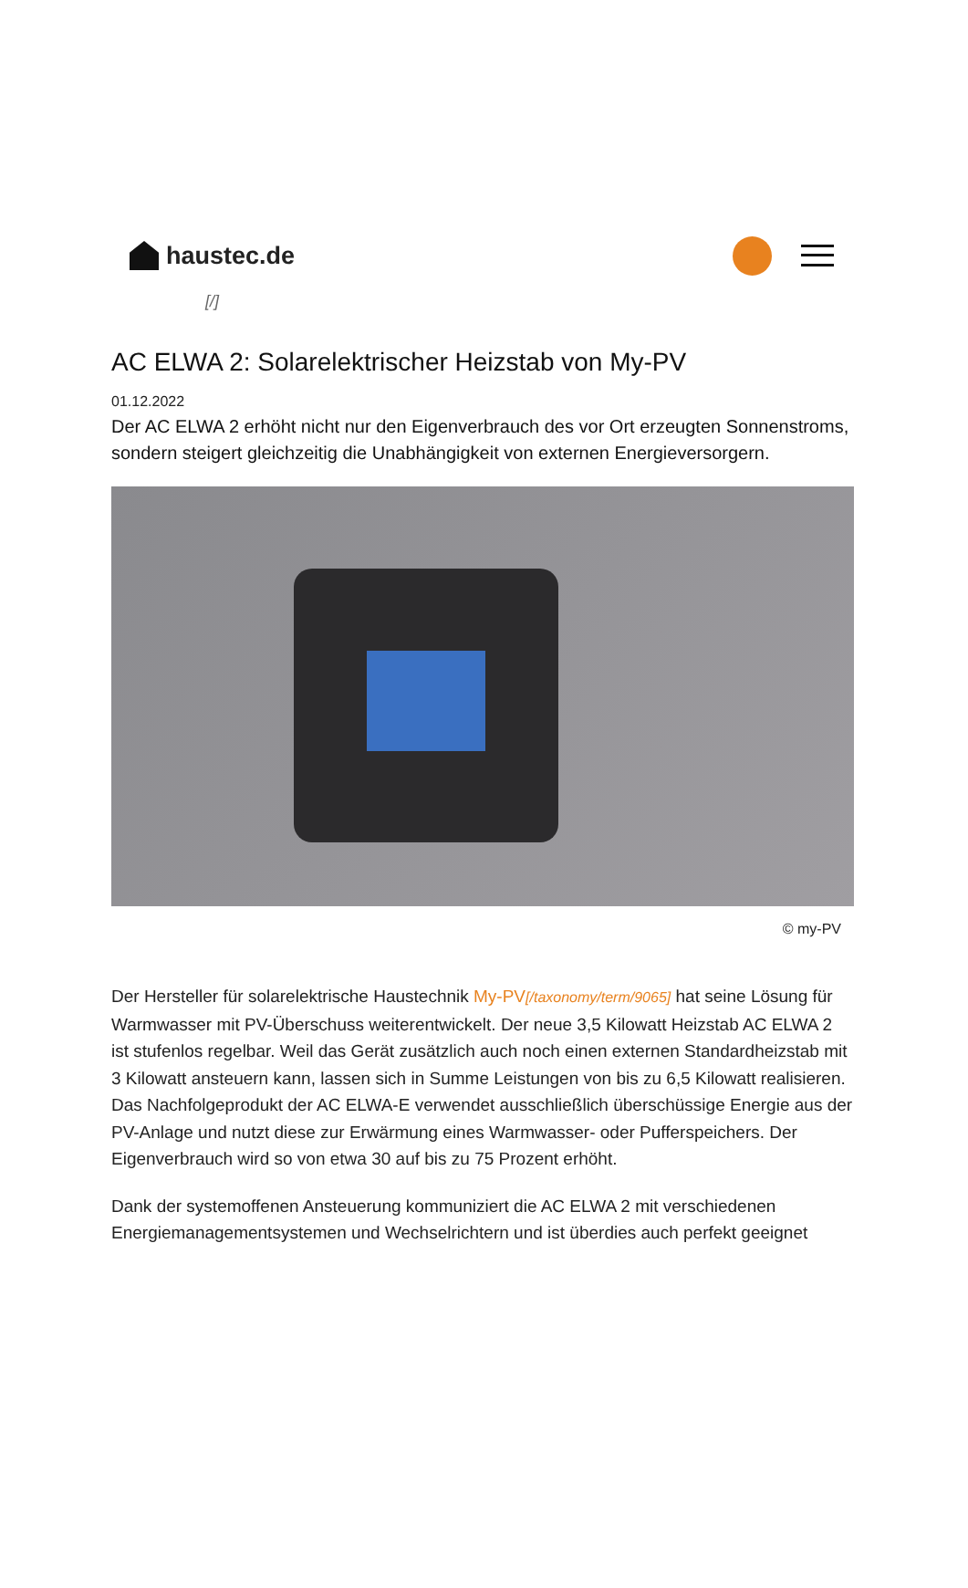haustec.de
[/]
AC ELWA 2: Solarelektrischer Heizstab von My-PV
01.12.2022
Der AC ELWA 2 erhöht nicht nur den Eigenverbrauch des vor Ort erzeugten Sonnenstroms, sondern steigert gleichzeitig die Unabhängigkeit von externen Energieversorgern.
© my-PV
Der Hersteller für solarelektrische Haustechnik My-PV[/taxonomy/term/9065] hat seine Lösung für Warmwasser mit PV-Überschuss weiterentwickelt. Der neue 3,5 Kilowatt Heizstab AC ELWA 2 ist stufenlos regelbar. Weil das Gerät zusätzlich auch noch einen externen Standardheizstab mit 3 Kilowatt ansteuern kann, lassen sich in Summe Leistungen von bis zu 6,5 Kilowatt realisieren. Das Nachfolgeprodukt der AC ELWA-E verwendet ausschließlich überschüssige Energie aus der PV-Anlage und nutzt diese zur Erwärmung eines Warmwasser- oder Pufferspeichers. Der Eigenverbrauch wird so von etwa 30 auf bis zu 75 Prozent erhöht.
Dank der systemoffenen Ansteuerung kommuniziert die AC ELWA 2 mit verschiedenen Energiemanagementsystemen und Wechselrichtern und ist überdies auch perfekt geeignet